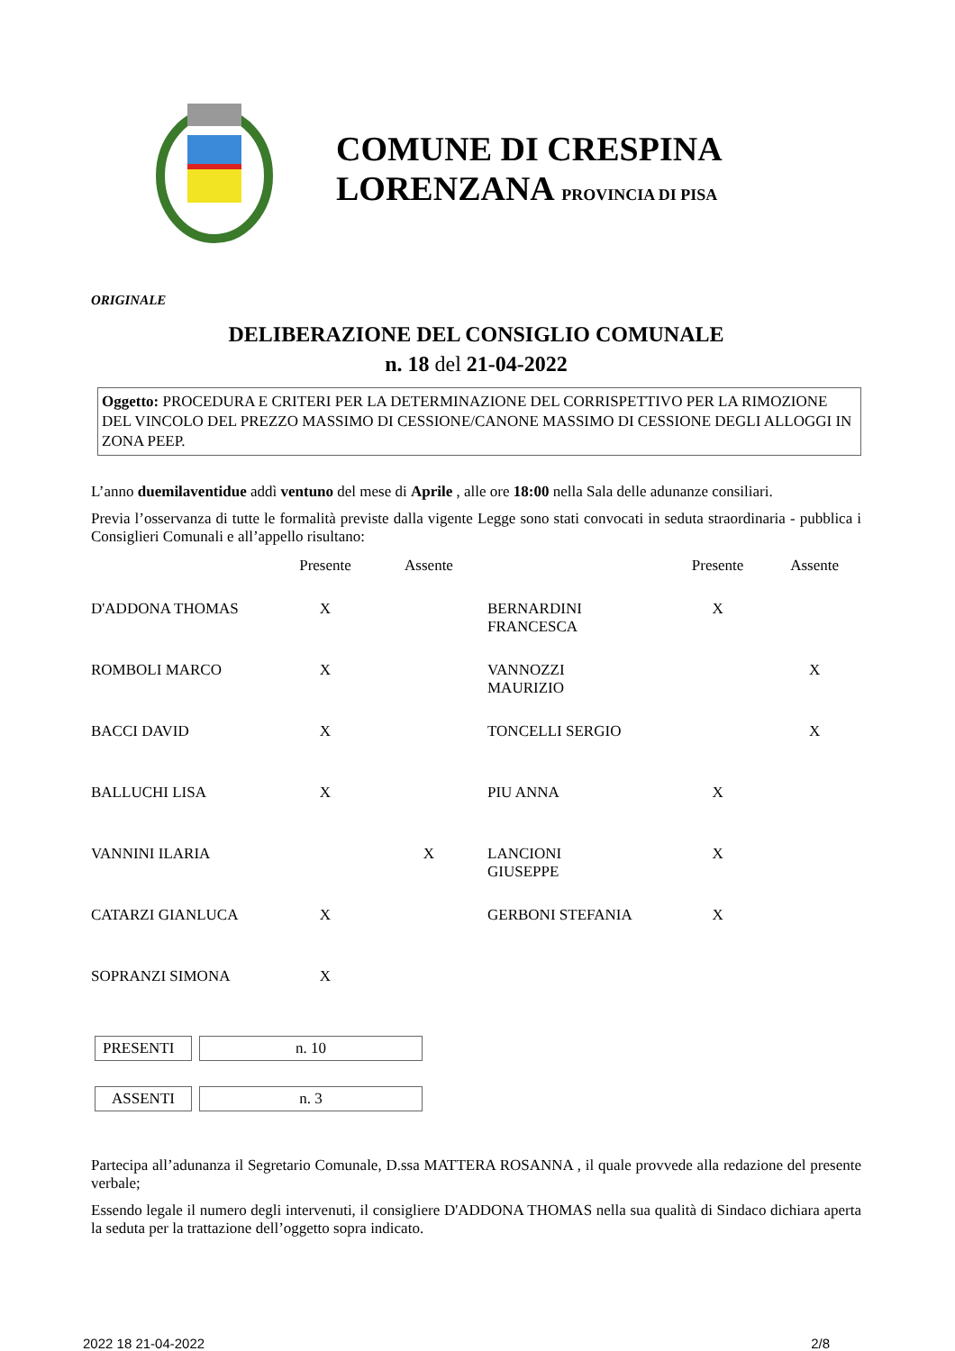COMUNE DI CRESPINA
LORENZANA PROVINCIA DI PISA
ORIGINALE
DELIBERAZIONE DEL CONSIGLIO COMUNALE
n. 18 del 21-04-2022
Oggetto: PROCEDURA E CRITERI PER LA DETERMINAZIONE DEL CORRISPETTIVO PER LA RIMOZIONE DEL VINCOLO DEL PREZZO MASSIMO DI CESSIONE/CANONE MASSIMO DI CESSIONE DEGLI ALLOGGI IN ZONA PEEP.
L’anno duemilaventidue addì ventuno del mese di Aprile , alle ore 18:00 nella Sala delle adunanze consiliari.
Previa l’osservanza di tutte le formalità previste dalla vigente Legge sono stati convocati in seduta straordinaria - pubblica i Consiglieri Comunali e all’appello risultano:
| | Presente | Assente | | Presente | Assente |
| --- | --- | --- | --- | --- | --- |
| D'ADDONA THOMAS | X | | BERNARDINI FRANCESCA | X | |
| ROMBOLI MARCO | X | | VANNOZZI MAURIZIO | | X |
| BACCI DAVID | X | | TONCELLI SERGIO | | X |
| BALLUCHI LISA | X | | PIU ANNA | X | |
| VANNINI ILARIA | | X | LANCIONI GIUSEPPE | X | |
| CATARZI GIANLUCA | X | | GERBONI STEFANIA | X | |
| SOPRANZI SIMONA | X | | | | |
PRESENTI n. 10
ASSENTI n. 3
Partecipa all’adunanza il Segretario Comunale, D.ssa MATTERA ROSANNA , il quale provvede alla redazione del presente verbale;
Essendo legale il numero degli intervenuti, il consigliere D'ADDONA THOMAS nella sua qualità di Sindaco dichiara aperta la seduta per la trattazione dell’oggetto sopra indicato.
2022 18 21-04-2022 2/8